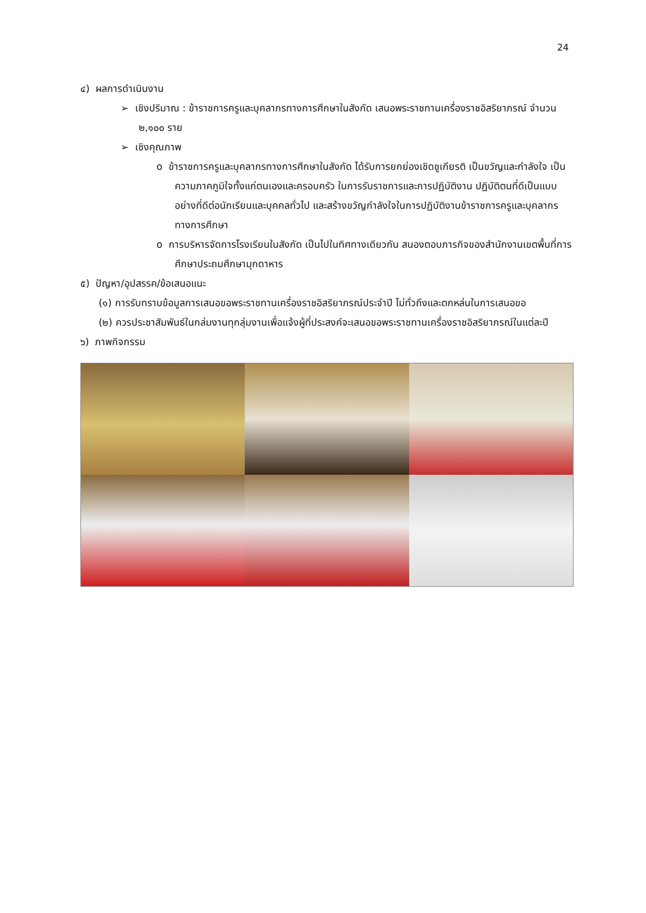24
๔) ผลการดำเนินงาน
➢ เชิงปริมาณ : ข้าราชการครูและบุคลากรทางการศึกษาในสังกัด เสนอพระราชทานเครื่องราชอิสริยาภรณ์ จำนวน ๒,๑๐๐ ราย
➢ เชิงคุณภาพ
o ข้าราชการครูและบุคลากรทางการศึกษาในสังกัด ได้รับการยกย่องเชิดชูเกียรติ เป็นขวัญและกำลังใจ เป็นความภาคภูมิใจทั้งแก่ตนเองและครอบครัว ในการรับราชการและการปฏิบัติงาน ปฏิบัติตนที่ดีเป็นแบบอย่างที่ดีต่อนักเรียนและบุคคลทั่วไป และสร้างขวัญกำลังใจในการปฏิบัติงานข้าราชการครูและบุคลากรทางการศึกษา
o การบริหารจัดการโรงเรียนในสังกัด เป็นไปในทิศทางเดียวกัน สนองตอบภารกิจของสำนักงานเขตพื้นที่การศึกษาประถมศึกษามุกดาหาร
๕) ปัญหา/อุปสรรค/ข้อเสนอแนะ
(๑) การรับทราบข้อมูลการเสนอขอพระราชทานเครื่องราชอิสริยาภรณ์ประจำปี ไม่ทั่วถึงและตกหล่นในการเสนอขอ
(๒) ควรประชาสัมพันธ์ในกล่มงานทุกลุ่มงานเพื่อแจ้งผู้ที่ประสงค์จะเสนอขอพระราชทานเครื่องราชอิสริยาภรณ์ในแต่ละปี
๖) ภาพกิจกรรม